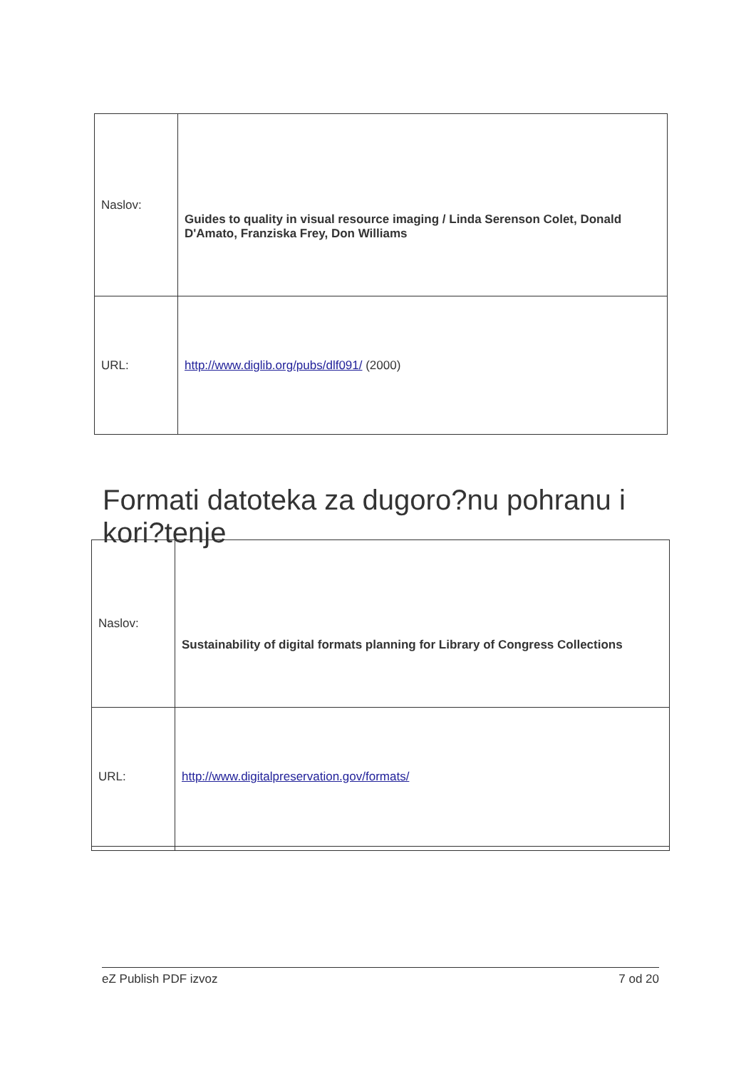| Naslov: | Guides to quality in visual resource imaging / Linda Serenson Colet, Donald D'Amato, Franziska Frey, Don Williams |
| URL: | http://www.diglib.org/pubs/dlf091/ (2000) |
Formati datoteka za dugoro?nu pohranu i kori?tenje
| Naslov: | Sustainability of digital formats planning for Library of Congress Collections |
| URL: | http://www.digitalpreservation.gov/formats/ |
eZ Publish PDF izvoz 7 od 20